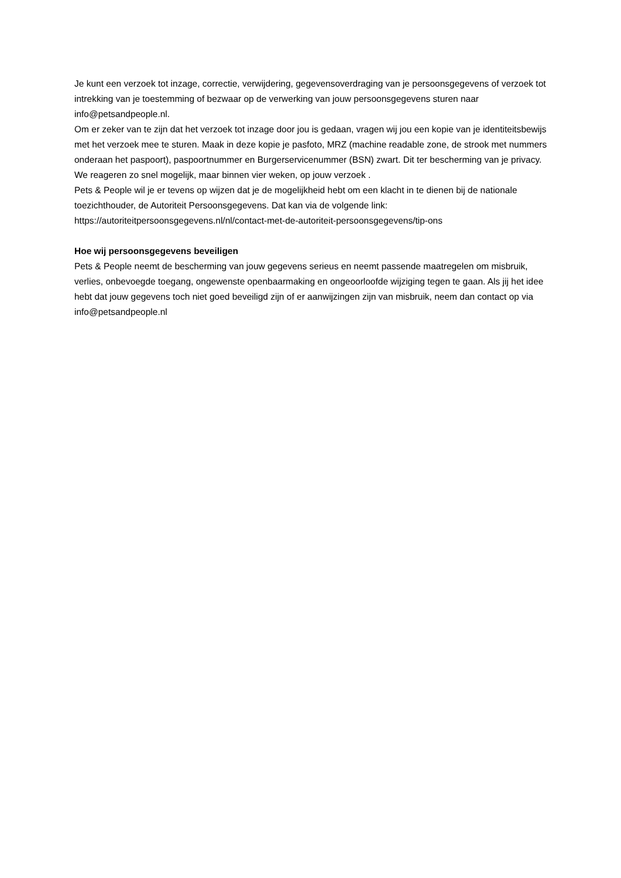Je kunt een verzoek tot inzage, correctie, verwijdering, gegevensoverdraging van je persoonsgegevens of verzoek tot intrekking van je toestemming of bezwaar op de verwerking van jouw persoonsgegevens sturen naar info@petsandpeople.nl.
Om er zeker van te zijn dat het verzoek tot inzage door jou is gedaan, vragen wij jou een kopie van je identiteitsbewijs met het verzoek mee te sturen. Maak in deze kopie je pasfoto, MRZ (machine readable zone, de strook met nummers onderaan het paspoort), paspoortnummer en Burgerservicenummer (BSN) zwart. Dit ter bescherming van je privacy. We reageren zo snel mogelijk, maar binnen vier weken, op jouw verzoek .
Pets & People wil je er tevens op wijzen dat je de mogelijkheid hebt om een klacht in te dienen bij de nationale toezichthouder, de Autoriteit Persoonsgegevens. Dat kan via de volgende link:
https://autoriteitpersoonsgegevens.nl/nl/contact-met-de-autoriteit-persoonsgegevens/tip-ons
Hoe wij persoonsgegevens beveiligen
Pets & People neemt de bescherming van jouw gegevens serieus en neemt passende maatregelen om misbruik, verlies, onbevoegde toegang, ongewenste openbaarmaking en ongeoorloofde wijziging tegen te gaan. Als jij het idee hebt dat jouw gegevens toch niet goed beveiligd zijn of er aanwijzingen zijn van misbruik, neem dan contact op via info@petsandpeople.nl